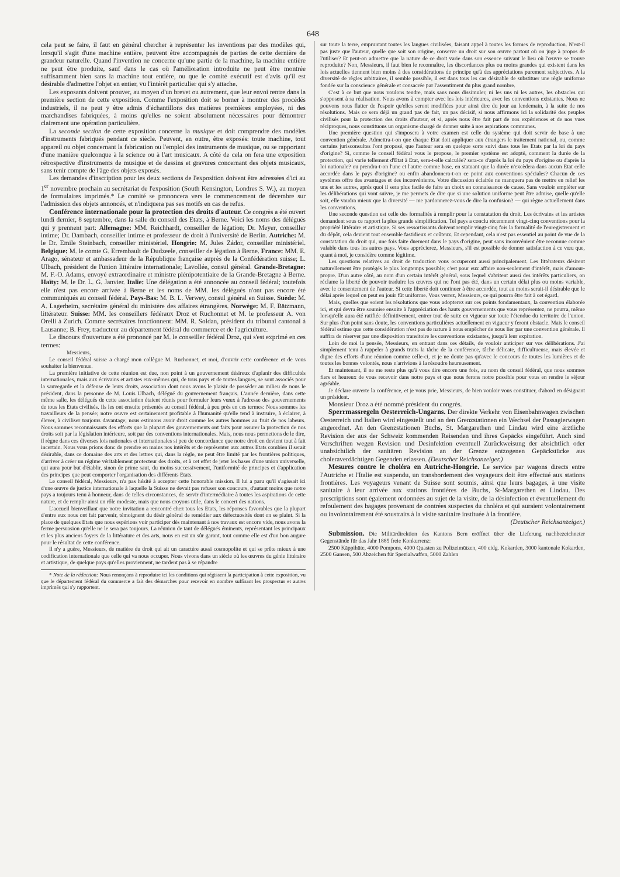648
cela peut se faire, il faut en général chercher à représenter les inventions par des modèles qui, lorsqu'il s'agit d'une machine entière, peuvent être accompagnés de parties de cette dernière de grandeur naturelle. Quand l'invention ne concerne qu'une partie de la machine, la machine entière ne peut être produite, sauf dans le cas où l'amélioration introduite ne peut être montrée suffisamment bien sans la machine tout entière, ou que le comité exécutif est d'avis qu'il est désirable d'admettre l'objet en entier, vu l'intérêt particulier qui s'y attache.
Les exposants doivent prouver, au moyen d'un brevet ou autrement, que leur envoi rentre dans la première section de cette exposition. Comme l'exposition doit se borner à montrer des procédés industriels, il ne peut y être admis d'échantillons des matières premières employées, ni des marchandises fabriquées, à moins qu'elles ne soient absolument nécessaires pour démontrer clairement une opération particulière.
La seconde section de cette exposition concerne la musique et doit comprendre des modèles d'instruments fabriqués pendant ce siècle. Peuvent, en outre, être exposés: toute machine, tout appareil ou objet concernant la fabrication ou l'emploi des instruments de musique, ou se rapportant d'une manière quelconque à la science ou à l'art musicaux. A côté de cela on fera une exposition rétrospective d'instruments de musique et de dessins et gravures concernant des objets musicaux, sans tenir compte de l'âge des objets exposés.
Les demandes d'inscription pour les deux sections de l'exposition doivent être adressées d'ici au 1<sup>er</sup> novembre prochain au secrétariat de l'exposition (South Kensington, Londres S. W.), au moyen de formulaires imprimés.* Le comité se prononcera vers le commencement de décembre sur l'admission des objets annoncés, et n'indiquera pas ses motifs en cas de refus.
Conférence internationale pour la protection des droits d'auteur. Ce congrès a été ouvert lundi dernier, 8 septembre, dans la salle du conseil des Etats, à Berne. Voici les noms des délégués qui y prennent part: Allemagne: MM. Reichhardt, conseiller de légation; Dr. Meyer, conseiller intime; Dr. Dambach, conseiller intime et professeur de droit à l'université de Berlin. Autriche: M. le Dr. Emile Steinbach, conseiller ministériel. Hongrie: M. Jules Zádor, conseiller ministériel. Belgique: M. le comte G. Errembault de Dudzeele, conseiller de légation à Berne. France: MM. E. Arago, sénateur et ambassadeur de la République française auprès de la Confédération suisse; L. Ulbach, président de l'union littéraire internationale; Lavollée, consul général. Grande-Bretagne: M. F.-O. Adams, envoyé extraordinaire et ministre plénipotentiaire de la Grande-Bretagne à Berne. Haïty: M. le Dr. L. G. Janvier. Italie: Une délégation a été annoncée au conseil fédéral; toutefois elle n'est pas encore arrivée à Berne et les noms de MM. les délégués n'ont pas encore été communiqués au conseil fédéral. Pays-Bas: M. B. L. Verwey, consul général en Suisse. Suède: M. A. Lagerheim, secrétaire général du ministère des affaires étrangères. Norwège: M. F. Bätzmann, littérateur. Suisse: MM. les conseillers fédéraux Droz et Ruchonnet et M. le professeur A. von Orelli à Zurich. Comme secrétaires fonctionnent: MM. R. Soldan, président du tribunal cantonal à Lausanne; B. Frey, traducteur au département fédéral du commerce et de l'agriculture.
Le discours d'ouverture a été prononcé par M. le conseiller fédéral Droz, qui s'est exprimé en ces termes:
Messieurs,
Le conseil fédéral suisse a chargé mon collègue M. Ruchonnet, et moi, d'ouvrir cette conférence et de vous souhaiter la bienvenue.
La première initiative de cette réunion est due, non point à un gouvernement désireux d'aplanir des difficultés internationales, mais aux écrivains et artistes eux-mêmes qui, de tous pays et de toutes langues, se sont associés pour la sauvegarde et la défense de leurs droits, association dont nous avons le plaisir de posséder au milieu de nous le président, dans la personne de M. Louis Ulbach, délégué du gouvernement français. L'année dernière, dans cette même salle, les délégués de cette association étaient réunis pour formuler leurs vœux à l'adresse des gouvernements de tous les Etats civilisés. Ils les ont ensuite présentés au conseil fédéral, à peu près en ces termes: Nous sommes les travailleurs de la pensée; notre œuvre est certainement profitable à l'humanité qu'elle tend à instruire, à éclairer, à élever, à civiliser toujours davantage; nous estimons avoir droit comme les autres hommes au fruit de nos labeurs. Nous sommes reconnaissants des efforts que la plupart des gouvernements ont faits pour assurer la protection de nos droits soit par la législation intérieure, soit par des conventions internationales. Mais, nous nous permettons de le dire, il règne dans ces diverses lois nationales et internationales si peu de concordance que notre droit en devient tout à fait incertain. Nous vous prions donc de prendre en mains nos intérêts et de représenter aux autres Etats combien il serait désirable, dans ce domaine des arts et des lettres qui, dans la règle, ne peut être limité par les frontières politiques, d'arriver à créer un régime véritablement protecteur des droits, et à cet effet de jeter les bases d'une union universelle, qui aura pour but d'établir, sinon de prime saut, du moins successivement, l'uniformité de principes et d'application des principes que peut comporter l'organisation des différents Etats.
Le conseil fédéral, Messieurs, n'a pas hésité à accepter cette honorable mission. Il lui a paru qu'il s'agissait ici d'une œuvre de justice internationale à laquelle la Suisse ne devait pas refuser son concours, d'autant moins que notre pays a toujours tenu à honneur, dans de telles circonstances, de servir d'intermédiaire à toutes les aspirations de cette nature, et de remplir ainsi un rôle modeste, mais que nous croyons utile, dans le concert des nations.
L'accueil bienveillant que notre invitation a rencontré chez tous les Etats, les réponses favorables que la plupart d'entre eux nous ont fait parvenir, témoignent du désir général de remédier aux défectuosités dont on se plaint. Si la place de quelques Etats que nous espérions voir participer dès maintenant à nos travaux est encore vide, nous avons la ferme persuasion qu'elle ne le sera pas toujours. La réunion de tant de délégués éminents, représentant les principaux et les plus anciens foyers de la littérature et des arts, nous en est un sûr garant, tout comme elle est d'un bon augure pour le résultat de cette conférence.
Il n'y a guère, Messieurs, de matière du droit qui ait un caractère aussi cosmopolite et qui se prête mieux à une codification internationale que celle qui va nous occuper. Nous vivons dans un siècle où les œuvres du génie littéraire et artistique, de quelque pays qu'elles proviennent, ne tardent pas à se répandre
* Note de la rédaction: Nous renonçons à reproduire ici les conditions qui régissent la participation à cette exposition, vu que le département fédéral du commerce a fait des démarches pour recevoir en nombre suffisant les prospectus et autres imprimés qui s'y rapportent.
sur toute la terre, empruntant toutes les langues civilisées, faisant appel à toutes les formes de reproduction. N'est-il pas juste que l'auteur, quelle que soit son origine, conserve un droit sur son œuvre partout où on juge à propos de l'utiliser? Et peut-on admettre que la nature de ce droit varie dans son essence suivant le lieu où l'œuvre se trouve reproduite? Non, Messieurs, il faut bien le reconnaître, les discordances plus ou moins grandes qui existent dans les lois actuelles tiennent bien moins à des considérations de principe qu'à des appréciations purement subjectives. A la diversité de règles arbitraires, il semble possible, il est dans tous les cas désirable de substituer une règle uniforme fondée sur la conscience générale et consacrée par l'assentiment du plus grand nombre.
C'est à ce but que nous voulons tendre, mais sans nous dissimuler, ni les uns ni les autres, les obstacles qui s'opposent à sa réalisation. Nous avons à compter avec les lois intérieures, avec les conventions existantes. Nous ne pouvons nous flatter de l'espoir qu'elles seront modifiées pour ainsi dire du jour au lendemain, à la suite de nos résolutions. Mais ce sera déjà un grand pas de fait, un pas décisif, si nous affirmons ici la solidarité des peuples civilisés pour la protection des droits d'auteur, et si, après nous être fait part de nos expériences et de nos vues réciproques, nous constituons un organisme chargé de donner suite à nos aspirations communes.
Une première question qui s'imposera à votre examen est celle du système qui doit servir de base à une convention générale. Admettra-t-on que chaque Etat doit appliquer aux étrangers le traitement national, ou, comme certains jurisconsultes l'ont proposé, que l'auteur sera en quelque sorte suivi dans tous les Etats par la loi du pays d'origine? Si, comme le conseil fédéral vous le propose, le premier système est adopté, comment la durée de la protection, qui varie tellement d'Etat à Etat, sera-t-elle calculée? sera-ce d'après la loi du pays d'origine ou d'après la loi nationale? ou prendra-t-on l'une et l'autre comme base, en statuant que la durée n'excèdera dans aucun Etat celle accordée dans le pays d'origine? ou enfin abandonnera-t-on ce point aux conventions spéciales? Chacun de ces systèmes offre des avantages et des inconvénients. Votre discussion éclairée ne manquera pas de mettre en relief les uns et les autres, après quoi il sera plus facile de faire un choix en connaissance de cause. Sans vouloir empiéter sur les délibérations qui vont suivre, je me permets de dire que si une solution uniforme peut être admise, quelle qu'elle soit, elle vaudra mieux que la diversité — me pardonnerez-vous de dire la confusion? — qui règne actuellement dans les conventions.
Une seconde question est celle des formalités à remplir pour la constatation du droit. Les écrivains et les artistes demandent sous ce rapport la plus grande simplification. Tel pays a conclu récemment vingt-cinq conventions pour la propriété littéraire et artistique. Si ses ressortissants doivent remplir vingt-cinq fois la formalité de l'enregistrement et du dépôt, cela devient tout ensemble fastidieux et coûteux. Et cependant, cela n'est pas essentiel au point de vue de la constatation du droit qui, une fois faite duement dans le pays d'origine, peut sans inconvénient être reconnue comme valable dans tous les autres pays. Vous apprécierez, Messieurs, s'il est possible de donner satisfaction à ce vœu que, quant à moi, je considère comme légitime.
Les questions relatives au droit de traduction vous occuperont aussi principalement. Les littérateurs désirent naturellement être protégés le plus longtemps possible; c'est pour eux affaire non-seulement d'intérêt, mais d'amour-propre. D'un autre côté, au nom d'un certain intérêt général, sous lequel s'abritent aussi des intérêts particuliers, on réclame la liberté de pouvoir traduire les œuvres qui ne l'ont pas été, dans un certain délai plus ou moins variable, avec le consentement de l'auteur. Si cette liberté doit continuer à être accordée, tout au moins serait-il désirable que le délai après lequel on peut en jouir fût uniforme. Vous verrez, Messieurs, ce qui pourra être fait à cet égard.
Mais, quelles que soient les résolutions que vous adopterez sur ces points fondamentaux, la convention élaborée ici, et qui devra être soumise ensuite à l'appréciation des hauts gouvernements que vous représentez, ne pourra, même lorsqu'elle aura été ratifiée définitivement, entrer tout de suite en vigueur sur toute l'étendue du territoire de l'union. Sur plus d'un point sans doute, les conventions particulières actuellement en vigueur y feront obstacle. Mais le conseil fédéral estime que cette considération n'est pas de nature à nous empêcher de nous lier par une convention générale. Il suffira de réserver par une disposition transitoire les conventions existantes, jusqu'à leur expiration.
Loin de moi la pensée, Messieurs, en entrant dans ces détails, de vouloir anticiper sur vos délibérations. J'ai simplement tenu à rappeler à grands traits la tâche de la conférence, tâche délicate, difficultueuse, mais élevée et digne des efforts d'une réunion comme celle-ci, et je ne doute pas qu'avec le concours de toutes les lumières et de toutes les bonnes volontés, nous n'arrivions à la résoudre heureusement.
Et maintenant, il ne me reste plus qu'à vous dire encore une fois, au nom du conseil fédéral, que nous sommes fiers et heureux de vous recevoir dans notre pays et que nous ferons notre possible pour vous en rendre le séjour agréable.
Je déclare ouverte la conférence, et je vous prie, Messieurs, de bien vouloir vous constituer, d'abord en désignant un président.
Monsieur Droz a été nommé président du congrès.
Sperrmassregeln Oesterreich-Ungarns. Der direkte Verkehr von Eisenbahnwagen zwischen Oesterreich und Italien wird eingestellt und an den Grenzstationen ein Wechsel der Passagierwagen angeordnet. An den Grenzstationen Buchs, St. Margarethen und Lindau wird eine ärztliche Revision der aus der Schweiz kommenden Reisenden und ihres Gepäcks eingeführt. Auch sind Vorschriften wegen Revision und Desinfektion eventuell Zurückweisung der absichtlich oder unabsichtlich der sanitären Revision an der Grenze entzogenen Gepäckstücke aus choleraverdächtigen Gegenden erlassen. (Deutscher Reichsanzeiger.)
Mesures contre le choléra en Autriche-Hongrie. Le service par wagons directs entre l'Autriche et l'Italie est suspendu, un transbordement des voyageurs doit être effectué aux stations frontières. Les voyageurs venant de Suisse sont soumis, ainsi que leurs bagages, à une visite sanitaire à leur arrivée aux stations frontières de Buchs, St-Margarethen et Lindau. Des prescriptions sont également ordonnées au sujet de la visite, de la désinfection et éventuellement du refoulement des bagages provenant de contrées suspectes du choléra et qui auraient volontairement ou involontairement été soustraits à la visite sanitaire instituée à la frontière.
(Deutscher Reichsanzeiger.)
Submission. Die Militärdirektion des Kantons Bern eröffnet über die Lieferung nachbezeichneter Gegenstände für das Jahr 1885 freie Konkurrenz:
2500 Käppihüte, 4000 Pompons, 4000 Quasten zu Polizeimützen, 400 eidg. Kokarden, 3000 kantonale Kokarden, 2500 Gansen, 500 Abzeichen für Spezialwaffen, 5000 Zahlen